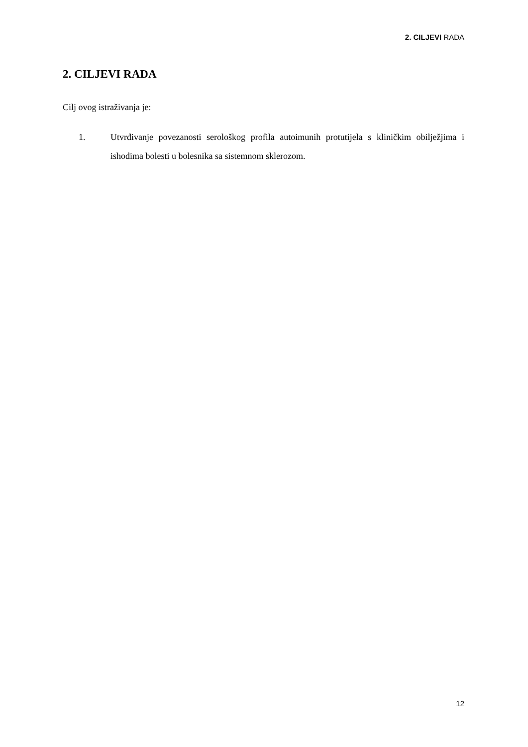2. CILJEVI RADA
2. CILJEVI RADA
Cilj ovog istraživanja je:
1. Utvrđivanje povezanosti serološkog profila autoimunih protutijela s kliničkim obilježjima i ishodima bolesti u bolesnika sa sistemnom sklerozom.
12